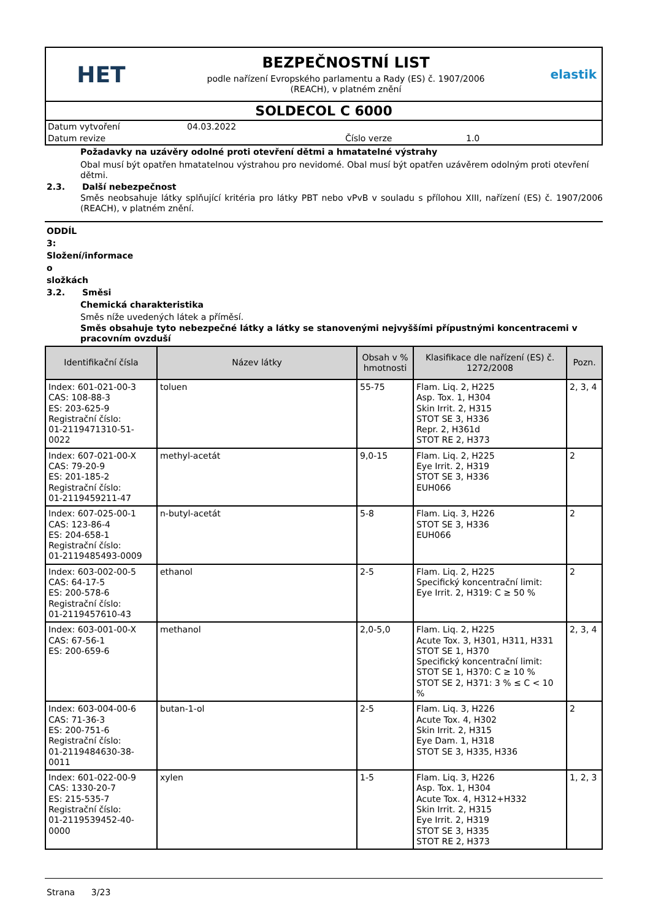HET
BEZPEČNOSTNÍ LIST
podle nařízení Evropského parlamentu a Rady (ES) č. 1907/2006
(REACH), v platném znění
elastik
SOLDECOL C 6000
Datum vytvoření 04.03.2022 Datum revize Číslo verze 1.0
Požadavky na uzávěry odolné proti otevření dětmi a hmatatelné výstrahy
Obal musí být opatřen hmatatelnou výstrahou pro nevidomé. Obal musí být opatřen uzávěrem odolným proti otevření dětmi.
2.3. Další nebezpečnost
Směs neobsahuje látky splňující kritéria pro látky PBT nebo vPvB v souladu s přílohou XIII, nařízení (ES) č. 1907/2006 (REACH), v platném znění.
ODDÍL 3: Složení/informace o složkách
3.2. Směsi
Chemická charakteristika
Směs níže uvedených látek a příměsí.
Směs obsahuje tyto nebezpečné látky a látky se stanovenými nejvyššími přípustnými koncentracemi v pracovním ovzduší
| Identifikační čísla | Název látky | Obsah v % hmotnosti | Klasifikace dle nařízení (ES) č. 1272/2008 | Pozn. |
| --- | --- | --- | --- | --- |
| Index: 601-021-00-3 CAS: 108-88-3 ES: 203-625-9 Registrační číslo: 01-2119471310-51-0022 | toluen | 55-75 | Flam. Liq. 2, H225 Asp. Tox. 1, H304 Skin Irrit. 2, H315 STOT SE 3, H336 Repr. 2, H361d STOT RE 2, H373 | 2, 3, 4 |
| Index: 607-021-00-X CAS: 79-20-9 ES: 201-185-2 Registrační číslo: 01-2119459211-47 | methyl-acetát | 9,0-15 | Flam. Liq. 2, H225 Eye Irrit. 2, H319 STOT SE 3, H336 EUH066 | 2 |
| Index: 607-025-00-1 CAS: 123-86-4 ES: 204-658-1 Registrační číslo: 01-2119485493-0009 | n-butyl-acetát | 5-8 | Flam. Liq. 3, H226 STOT SE 3, H336 EUH066 | 2 |
| Index: 603-002-00-5 CAS: 64-17-5 ES: 200-578-6 Registrační číslo: 01-2119457610-43 | ethanol | 2-5 | Flam. Liq. 2, H225 Specifický koncentrační limit: Eye Irrit. 2, H319: C ≥ 50 % | 2 |
| Index: 603-001-00-X CAS: 67-56-1 ES: 200-659-6 | methanol | 2,0-5,0 | Flam. Liq. 2, H225 Acute Tox. 3, H301, H311, H331 STOT SE 1, H370 Specifický koncentrační limit: STOT SE 1, H370: C ≥ 10 % STOT SE 2, H371: 3 % ≤ C < 10 % | 2, 3, 4 |
| Index: 603-004-00-6 CAS: 71-36-3 ES: 200-751-6 Registrační číslo: 01-2119484630-38-0011 | butan-1-ol | 2-5 | Flam. Liq. 3, H226 Acute Tox. 4, H302 Skin Irrit. 2, H315 Eye Dam. 1, H318 STOT SE 3, H335, H336 | 2 |
| Index: 601-022-00-9 CAS: 1330-20-7 ES: 215-535-7 Registrační číslo: 01-2119539452-40-0000 | xylen | 1-5 | Flam. Liq. 3, H226 Asp. Tox. 1, H304 Acute Tox. 4, H312+H332 Skin Irrit. 2, H315 Eye Irrit. 2, H319 STOT SE 3, H335 STOT RE 2, H373 | 1, 2, 3 |
Strana 3/23